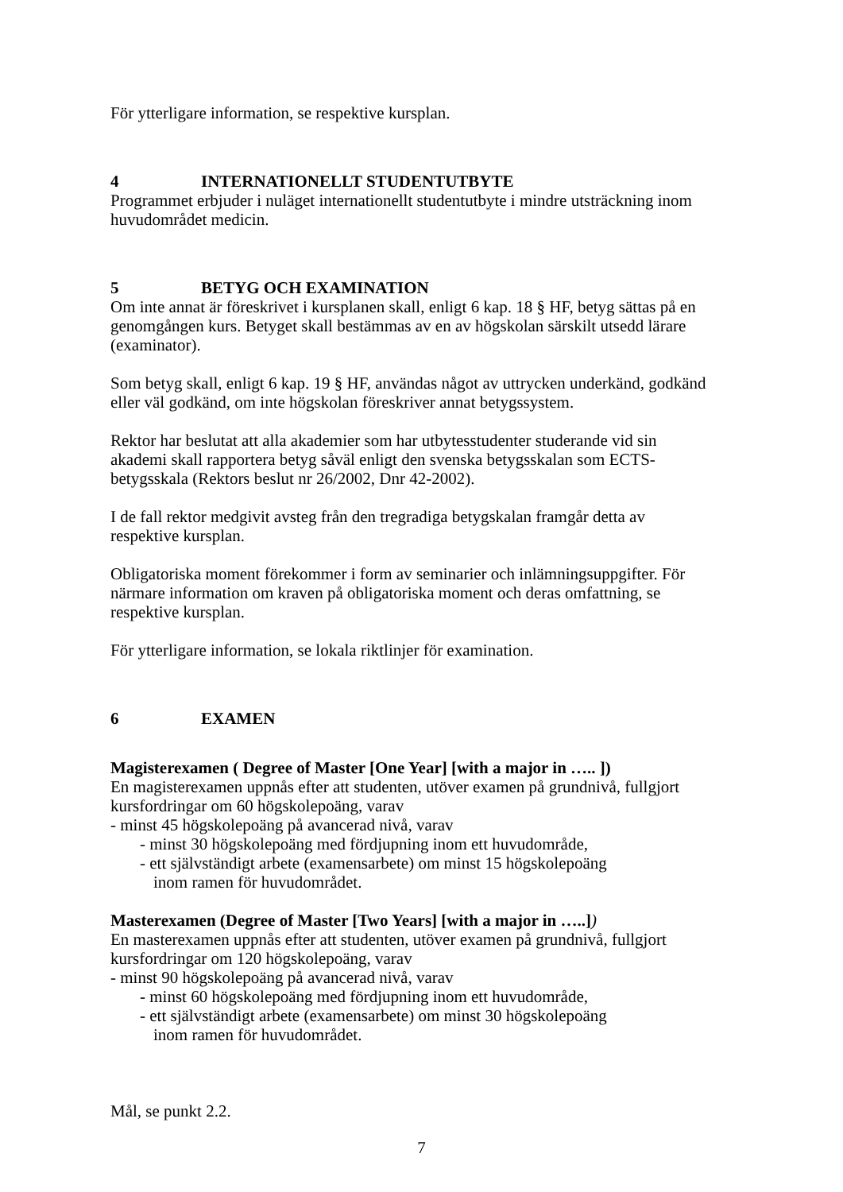För ytterligare information, se respektive kursplan.
4 INTERNATIONELLT STUDENTUTBYTE
Programmet erbjuder i nuläget internationellt studentutbyte i mindre utsträckning inom huvudområdet medicin.
5 BETYG OCH EXAMINATION
Om inte annat är föreskrivet i kursplanen skall, enligt 6 kap. 18 § HF, betyg sättas på en genomgången kurs. Betyget skall bestämmas av en av högskolan särskilt utsedd lärare (examinator).
Som betyg skall, enligt 6 kap. 19 § HF, användas något av uttrycken underkänd, godkänd eller väl godkänd, om inte högskolan föreskriver annat betygssystem.
Rektor har beslutat att alla akademier som har utbytesstudenter studerande vid sin akademi skall rapportera betyg såväl enligt den svenska betygsskalan som ECTS-betygsskala (Rektors beslut nr 26/2002, Dnr 42-2002).
I de fall rektor medgivit avsteg från den tregradiga betygskalan framgår detta av respektive kursplan.
Obligatoriska moment förekommer i form av seminarier och inlämningsuppgifter. För närmare information om kraven på obligatoriska moment och deras omfattning, se respektive kursplan.
För ytterligare information, se lokala riktlinjer för examination.
6 EXAMEN
Magisterexamen ( Degree of Master [One Year] [with a major in ….. ])
En magisterexamen uppnås efter att studenten, utöver examen på grundnivå, fullgjort kursfordringar om 60 högskolepoäng, varav
- minst 45 högskolepoäng på avancerad nivå, varav
- minst 30 högskolepoäng med fördjupning inom ett huvudområde,
- ett självständigt arbete (examensarbete) om minst 15 högskolepoäng
inom ramen för huvudområdet.
Masterexamen (Degree of Master [Two Years] [with a major in …..])
En masterexamen uppnås efter att studenten, utöver examen på grundnivå, fullgjort kursfordringar om 120 högskolepoäng, varav
- minst 90 högskolepoäng på avancerad nivå, varav
- minst 60 högskolepoäng med fördjupning inom ett huvudområde,
- ett självständigt arbete (examensarbete) om minst 30 högskolepoäng
inom ramen för huvudområdet.
Mål, se punkt 2.2.
7